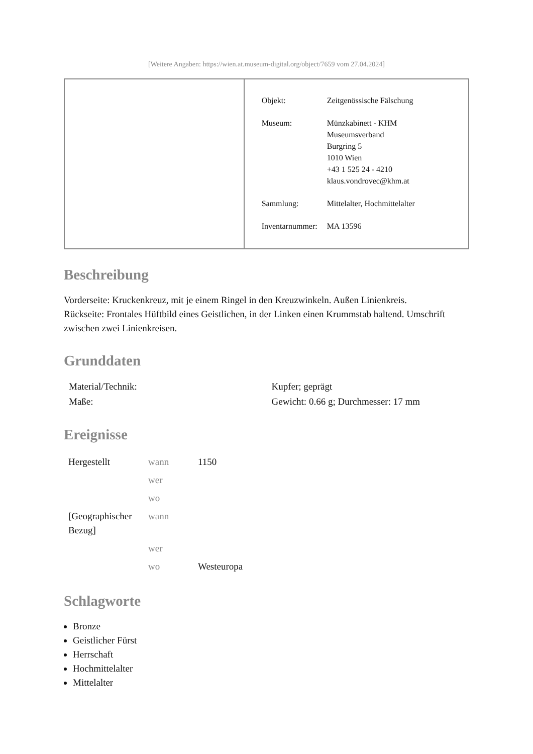[Weitere Angaben: https://wien.at.museum-digital.org/object/7659 vom 27.04.2024]
| Objekt: | Zeitgenössische Fälschung |
| Museum: | Münzkabinett - KHM Museumsverband Burgring 5 1010 Wien +43 1 525 24 - 4210 klaus.vondrovec@khm.at |
| Sammlung: | Mittelalter, Hochmittelalter |
| Inventarnummer: | MA 13596 |
Beschreibung
Vorderseite: Kruckenkreuz, mit je einem Ringel in den Kreuzwinkeln. Außen Linienkreis.
Rückseite: Frontales Hüftbild eines Geistlichen, in der Linken einen Krummstab haltend. Umschrift zwischen zwei Linienkreisen.
Grunddaten
| Material/Technik: | Kupfer; geprägt |
| Maße: | Gewicht: 0.66 g; Durchmesser: 17 mm |
Ereignisse
| Hergestellt | wann | 1150 |
| | wer | |
| | wo | |
| [Geographischer Bezug] | wann | |
| | wer | |
| | wo | Westeuropa |
Schlagworte
Bronze
Geistlicher Fürst
Herrschaft
Hochmittelalter
Mittelalter